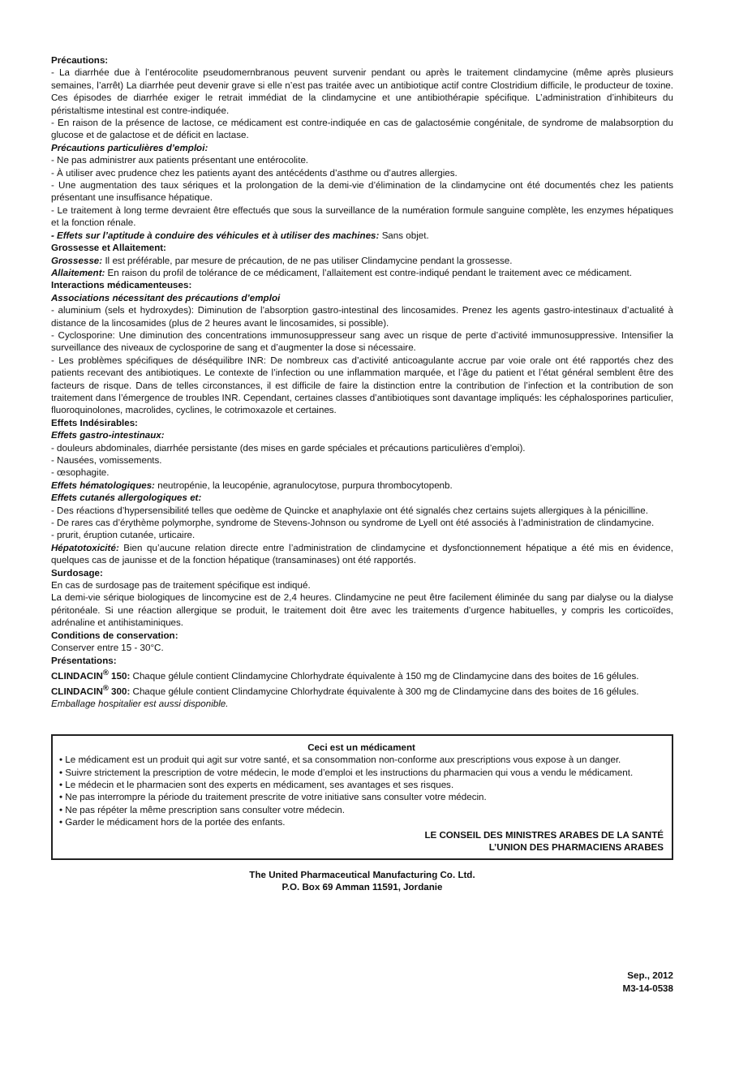Précautions:
- La diarrhée due à l’entérocolite pseudomernbranous peuvent survenir pendant ou après le traitement clindamycine (même après plusieurs semaines, l’arrêt) La diarrhée peut devenir grave si elle n’est pas traitée avec un antibiotique actif contre Clostridium difficile, le producteur de toxine. Ces épisodes de diarrhée exiger le retrait immédiat de la clindamycine et une antibiothérapie spécifique. L’administration d’inhibiteurs du péristaltisme intestinal est contre-indiquée.
- En raison de la présence de lactose, ce médicament est contre-indiquée en cas de galactosémie congénitale, de syndrome de malabsorption du glucose et de galactose et de déficit en lactase.
Précautions particulières d’emploi:
- Ne pas administrer aux patients présentant une entérocolite.
- À utiliser avec prudence chez les patients ayant des antécédents d’asthme ou d’autres allergies.
- Une augmentation des taux sériques et la prolongation de la demi-vie d’élimination de la clindamycine ont été documentés chez les patients présentant une insuffisance hépatique.
- Le traitement à long terme devraient être effectués que sous la surveillance de la numération formule sanguine complète, les enzymes hépatiques et la fonction rénale.
- Effets sur l’aptitude à conduire des véhicules et à utiliser des machines: Sans objet.
Grossesse et Allaitement:
Grossesse: Il est préférable, par mesure de précaution, de ne pas utiliser Clindamycine pendant la grossesse.
Allaitement: En raison du profil de tolérance de ce médicament, l’allaitement est contre-indiqué pendant le traitement avec ce médicament.
Interactions médicamenteuses:
Associations nécessitant des précautions d’emploi
- aluminium (sels et hydroxydes): Diminution de l’absorption gastro-intestinal des lincosamides. Prenez les agents gastro-intestinaux d’actualité à distance de la lincosamides (plus de 2 heures avant le lincosamides, si possible).
- Cyclosporine: Une diminution des concentrations immunosuppresseur sang avec un risque de perte d’activité immunosuppressive. Intensifier la surveillance des niveaux de cyclosporine de sang et d’augmenter la dose si nécessaire.
- Les problèmes spécifiques de déséquilibre INR: De nombreux cas d’activité anticoagulante accrue par voie orale ont été rapportés chez des patients recevant des antibiotiques. Le contexte de l’infection ou une inflammation marquée, et l’âge du patient et l’état général semblent être des facteurs de risque. Dans de telles circonstances, il est difficile de faire la distinction entre la contribution de l’infection et la contribution de son traitement dans l’émergence de troubles INR. Cependant, certaines classes d’antibiotiques sont davantage impliqués: les céphalosporines particulier, fluoroquinolones, macrolides, cyclines, le cotrimoxazole et certaines.
Effets Indésirables:
Effets gastro-intestinaux:
- douleurs abdominales, diarrhée persistante (des mises en garde spéciales et précautions particulières d’emploi).
- Nausées, vomissements.
- œsophagite.
Effets hématologiques: neutropénie, la leucopénie, agranulocytose, purpura thrombocytopenb.
Effets cutanés allergologiques et:
- Des réactions d’hypersensibilité telles que oedème de Quincke et anaphylaxie ont été signalés chez certains sujets allergiques à la pénicilline.
- De rares cas d’érythème polymorphe, syndrome de Stevens-Johnson ou syndrome de Lyell ont été associés à l’administration de clindamycine.
- prurit, éruption cutanée, urticaire.
Hépatotoxicité: Bien qu’aucune relation directe entre l’administration de clindamycine et dysfonctionnement hépatique a été mis en évidence, quelques cas de jaunisse et de la fonction hépatique (transaminases) ont été rapportés.
Surdosage:
En cas de surdosage pas de traitement spécifique est indiqué.
La demi-vie sérique biologiques de lincomycine est de 2,4 heures. Clindamycine ne peut être facilement éliminée du sang par dialyse ou la dialyse péritonéale. Si une réaction allergique se produit, le traitement doit être avec les traitements d’urgence habituelles, y compris les corticoïdes, adrénaline et antihistaminiques.
Conditions de conservation:
Conserver entre 15 - 30°C.
Présentations:
CLINDACIN<sup>®</sup> 150: Chaque gélule contient Clindamycine Chlorhydrate équivalente à 150 mg de Clindamycine dans des boites de 16 gélules.
CLINDACIN<sup>®</sup> 300: Chaque gélule contient Clindamycine Chlorhydrate équivalente à 300 mg de Clindamycine dans des boites de 16 gélules.
Emballage hospitalier est aussi disponible.
Ceci est un médicament
• Le médicament est un produit qui agit sur votre santé, et sa consommation non-conforme aux prescriptions vous expose à un danger.
• Suivre strictement la prescription de votre médecin, le mode d’emploi et les instructions du pharmacien qui vous a vendu le médicament.
• Le médecin et le pharmacien sont des experts en médicament, ses avantages et ses risques.
• Ne pas interrompre la période du traitement prescrite de votre initiative sans consulter votre médecin.
• Ne pas répéter la même prescription sans consulter votre médecin.
• Garder le médicament hors de la portée des enfants.
LE CONSEIL DES MINISTRES ARABES DE LA SANTÉ
L’UNION DES PHARMACIENS ARABES
The United Pharmaceutical Manufacturing Co. Ltd.
P.O. Box 69 Amman 11591, Jordanie
Sep., 2012
M3-14-0538